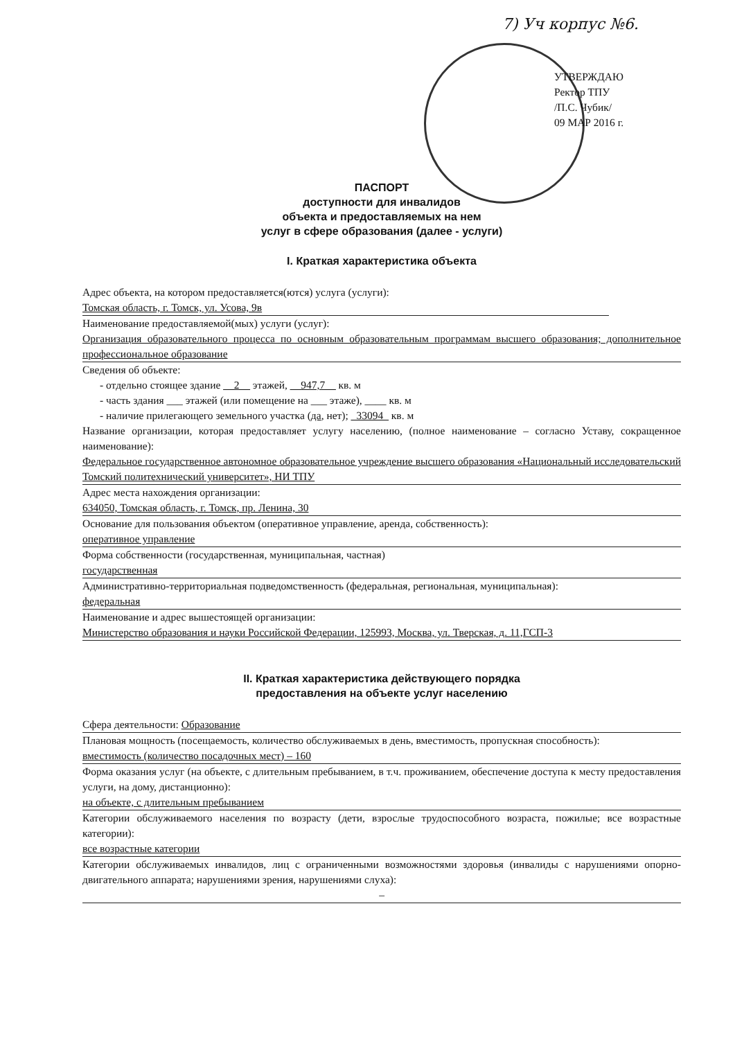7) Уч корпус №6.
УТВЕРЖДАЮ
Ректор ТПУ
/П.С. Чубик/
09 МАР 2016 г.
ПАСПОРТ
доступности для инвалидов
объекта и предоставляемых на нем
услуг в сфере образования (далее - услуги)
I. Краткая характеристика объекта
Адрес объекта, на котором предоставляется(ются) услуга (услуги):
Томская область, г. Томск, ул. Усова, 9в
Наименование предоставляемой(мых) услуги (услуг):
Организация образовательного процесса по основным образовательным программам высшего образования; дополнительное профессиональное образование
Сведения об объекте:
- отдельно стоящее здание __2__ этажей, __947,7__ кв. м
- часть здания ___ этажей (или помещение на ___ этаже), ____ кв. м
- наличие прилегающего земельного участка (да, нет); _33094_ кв. м
Название организации, которая предоставляет услугу населению, (полное наименование – согласно Уставу, сокращенное наименование):
Федеральное государственное автономное образовательное учреждение высшего образования «Национальный исследовательский Томский политехнический университет», НИ ТПУ
Адрес места нахождения организации:
634050, Томская область, г. Томск, пр. Ленина, 30
Основание для пользования объектом (оперативное управление, аренда, собственность):
оперативное управление
Форма собственности (государственная, муниципальная, частная)
государственная
Административно-территориальная подведомственность (федеральная, региональная, муниципальная):
федеральная
Наименование и адрес вышестоящей организации:
Министерство образования и науки Российской Федерации, 125993, Москва, ул. Тверская, д. 11,ГСП-3
II. Краткая характеристика действующего порядка
предоставления на объекте услуг населению
Сфера деятельности: Образование
Плановая мощность (посещаемость, количество обслуживаемых в день, вместимость, пропускная способность):
вместимость (количество посадочных мест) – 160
Форма оказания услуг (на объекте, с длительным пребыванием, в т.ч. проживанием, обеспечение доступа к месту предоставления услуги, на дому, дистанционно):
на объекте, с длительным пребыванием
Категории обслуживаемого населения по возрасту (дети, взрослые трудоспособного возраста, пожилые; все возрастные категории):
все возрастные категории
Категории обслуживаемых инвалидов, лиц с ограниченными возможностями здоровья (инвалиды с нарушениями опорно-двигательного аппарата; нарушениями зрения, нарушениями слуха):
–